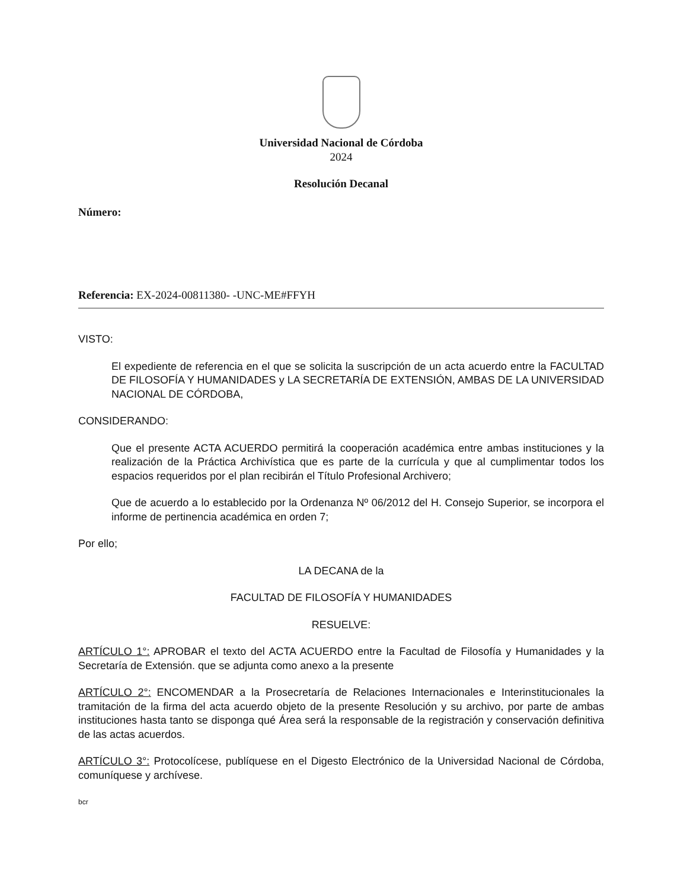Universidad Nacional de Córdoba
2024
Resolución Decanal
Número:
Referencia: EX-2024-00811380- -UNC-ME#FFYH
VISTO:
El expediente de referencia en el que se solicita la suscripción de un acta acuerdo entre la FACULTAD DE FILOSOFÍA Y HUMANIDADES y LA SECRETARÍA DE EXTENSIÓN, AMBAS DE LA UNIVERSIDAD NACIONAL DE CÓRDOBA,
CONSIDERANDO:
Que el presente ACTA ACUERDO permitirá la cooperación académica entre ambas instituciones y la realización de la Práctica Archivística que es parte de la currícula y que al cumplimentar todos los espacios requeridos por el plan recibirán el Título Profesional Archivero;
Que de acuerdo a lo establecido por la Ordenanza Nº 06/2012 del H. Consejo Superior, se incorpora el informe de pertinencia académica en orden 7;
Por ello;
LA DECANA de la
FACULTAD DE FILOSOFÍA Y HUMANIDADES
RESUELVE:
ARTÍCULO 1°: APROBAR el texto del ACTA ACUERDO entre la Facultad de Filosofía y Humanidades y la Secretaría de Extensión. que se adjunta como anexo a la presente
ARTÍCULO 2°: ENCOMENDAR a la Prosecretaría de Relaciones Internacionales e Interinstitucionales la tramitación de la firma del acta acuerdo objeto de la presente Resolución y su archivo, por parte de ambas instituciones hasta tanto se disponga qué Área será la responsable de la registración y conservación definitiva de las actas acuerdos.
ARTÍCULO 3°: Protocolícese, publíquese en el Digesto Electrónico de la Universidad Nacional de Córdoba, comuníquese y archívese.
bcr